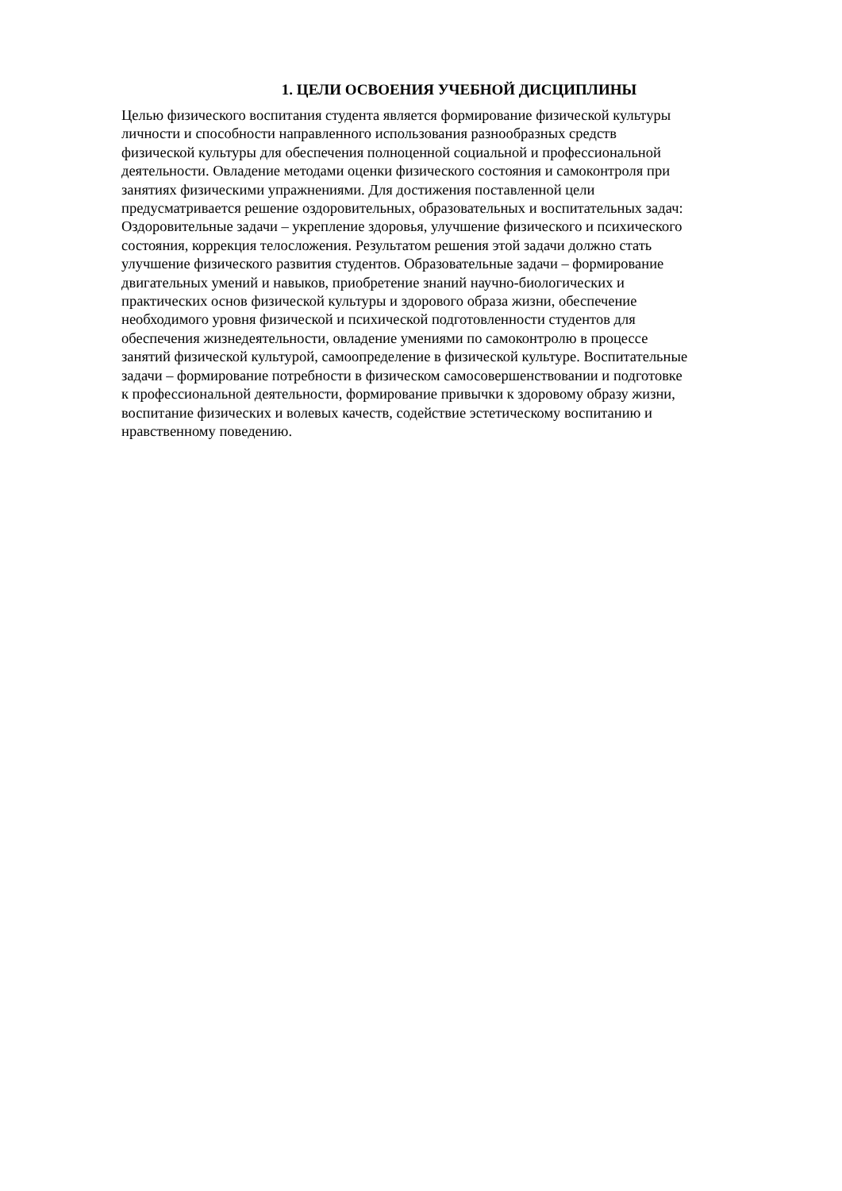1. ЦЕЛИ ОСВОЕНИЯ УЧЕБНОЙ ДИСЦИПЛИНЫ
Целью физического воспитания студента является формирование физической культуры
личности и способности направленного использования разнообразных средств
физической культуры для обеспечения полноценной социальной и профессиональной
деятельности. Овладение методами оценки физического состояния и самоконтроля при
занятиях физическими упражнениями. Для достижения поставленной цели
предусматривается решение оздоровительных, образовательных и воспитательных задач:
Оздоровительные задачи – укрепление здоровья, улучшение физического и психического
состояния, коррекция телосложения. Результатом решения этой задачи должно стать
улучшение физического развития студентов. Образовательные задачи – формирование
двигательных умений и навыков, приобретение знаний научно-биологических и
практических основ физической культуры и здорового образа жизни, обеспечение
необходимого уровня физической и психической подготовленности студентов для
обеспечения жизнедеятельности, овладение умениями по самоконтролю в процессе
занятий физической культурой, самоопределение в физической культуре. Воспитательные
задачи – формирование потребности в физическом самосовершенствовании и подготовке
к профессиональной деятельности, формирование привычки к здоровому образу жизни,
воспитание физических и волевых качеств, содействие эстетическому воспитанию и
нравственному поведению.